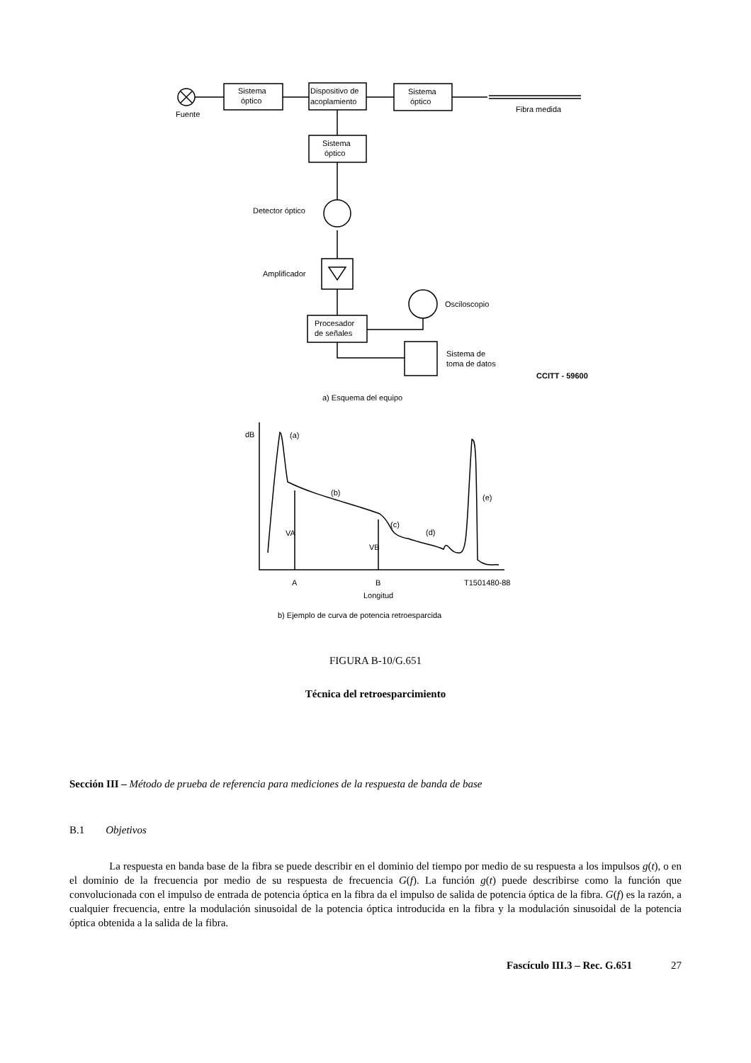Fuente
Sistema
óptico
Dispositivo de
acoplamiento
Sistema
óptico
Fibra medida
Sistema
óptico
Detector óptico
Amplificador
Osciloscopio
Procesador
de señales
Sistema de
toma de datos
CCITT - 59600
a) Esquema del equipo
dB
(a)
(b)
(c)
(d)
(e)
VA
VB
A
B
T1501480-88
Longitud
b) Ejemplo de curva de potencia retroesparcida
FIGURA B-10/G.651
Técnica del retroesparcimiento
Sección III – Método de prueba de referencia para mediciones de la respuesta de banda de base
B.1 Objetivos
La respuesta en banda base de la fibra se puede describir en el dominio del tiempo por medio de su respuesta a los impulsos g(t), o en el dominio de la frecuencia por medio de su respuesta de frecuencia G(f). La función g(t) puede describirse como la función que convolucionada con el impulso de entrada de potencia óptica en la fibra da el impulso de salida de potencia óptica de la fibra. G(f) es la razón, a cualquier frecuencia, entre la modulación sinusoidal de la potencia óptica introducida en la fibra y la modulación sinusoidal de la potencia óptica obtenida a la salida de la fibra.
Fascículo III.3 – Rec. G.651 27